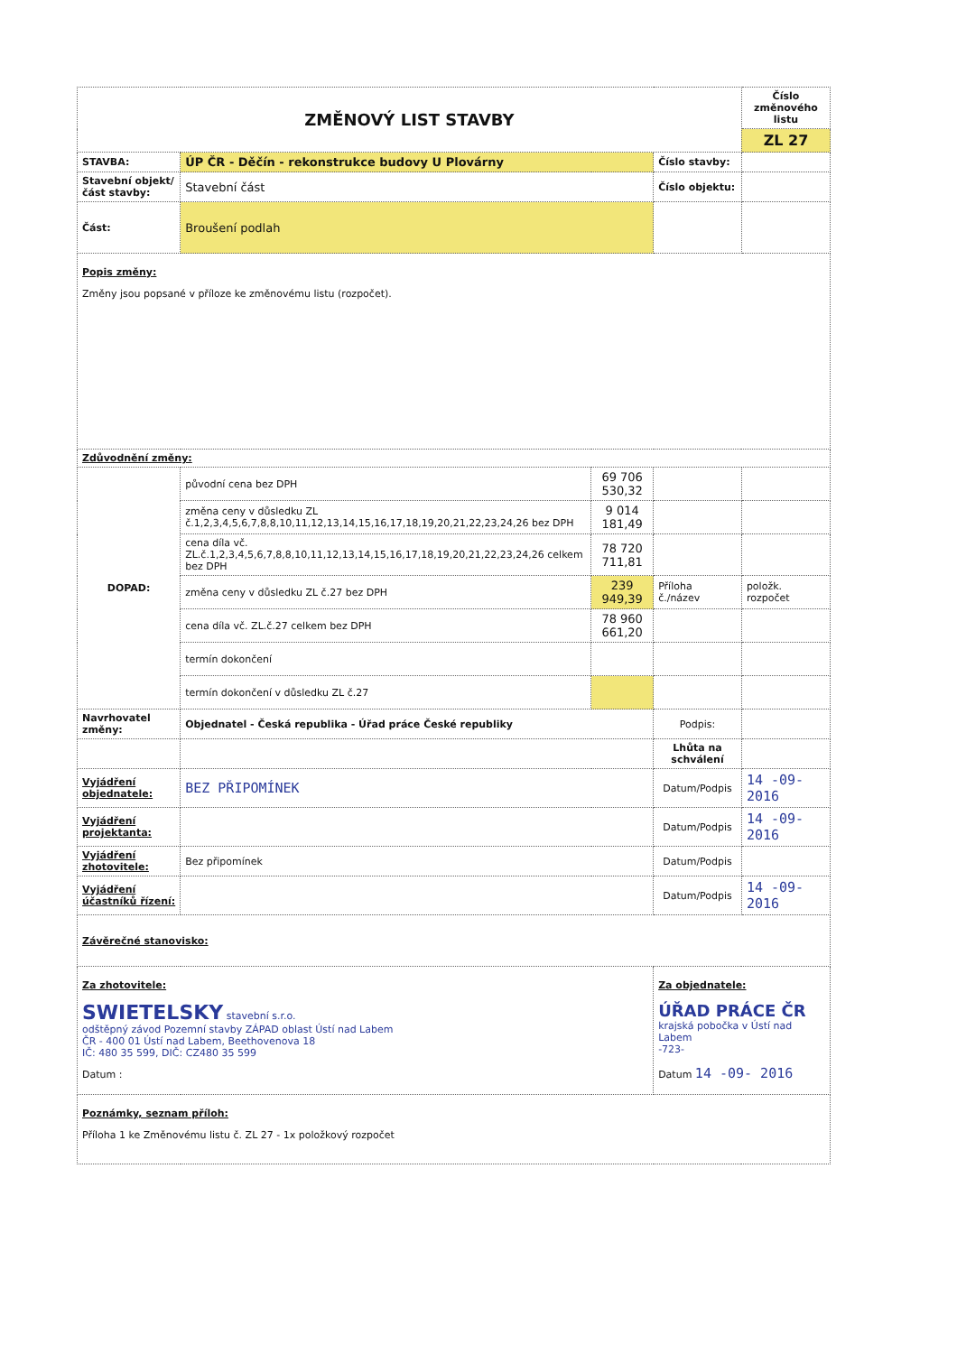| ZMĚNOVÝ LIST STAVBY | | | | Číslo změnového listu |
| | | | | ZL 27 |
| STAVBA: | ÚP ČR - Děčín - rekonstrukce budovy U Plovárny | | Číslo stavby: | |
| Stavební objekt/část stavby: | Stavební část | | Číslo objektu: | |
| Část: | Broušení podlah | | | |
| Popis změny: Změny jsou popsané v příloze ke změnovému listu (rozpočet). | | | | |
| Zdůvodnění změny: | | | | |
| DOPAD: | původní cena bez DPH | 69 706 530,32 | | |
| | změna ceny v důsledku ZL č.1,2,3,4,5,6,7,8,8,10,11,12,13,14,15,16,17,18,19,20,21,22,23,24,26 bez DPH | 9 014 181,49 | | |
| | cena díla vč. ZL.č.1,2,3,4,5,6,7,8,8,10,11,12,13,14,15,16,17,18,19,20,21,22,23,24,26 celkem bez DPH | 78 720 711,81 | | |
| | změna ceny v důsledku ZL č.27 bez DPH | 239 949,39 | Příloha č./název | položk. rozpočet |
| | cena díla vč. ZL.č.27 celkem bez DPH | 78 960 661,20 | | |
| | termín dokončení | | | |
| | termín dokončení v důsledku ZL č.27 | | | |
| Navrhovatel změny: | Objednatel - Česká republika - Úřad práce České republiky | | Podpis: | |
| | | | Lhůta na schválení | |
| Vyjádření objednatele: | BEZ PŘIPOMÍNEK | | Datum/Podpis | 14 -09- 2016 |
| Vyjádření projektanta: | | | Datum/Podpis | 14 -09- 2016 |
| Vyjádření zhotovitele: | Bez připomínek | | Datum/Podpis | |
| Vyjádření účastníků řízení: | | | Datum/Podpis | 14 -09- 2016 |
| Závěrečné stanovisko: | | | | |
| Za zhotovitele: SWIETELSKY stavební s.r.o. odštěpný závod Pozemní stavby ZÁPAD oblast Ústí nad Labem ČR - 400 01 Ústí nad Labem, Beethovenova 18 IČ: 480 35 599, DIČ: CZ480 35 599 Datum : | | | Za objednatele: ÚŘAD PRÁCE ČR krajská pobočka v Ústí nad Labem -723- Datum 14 -09- 2016 | |
| Poznámky, seznam příloh: Příloha 1 ke Změnovému listu č. ZL 27 - 1x položkový rozpočet | | | | |